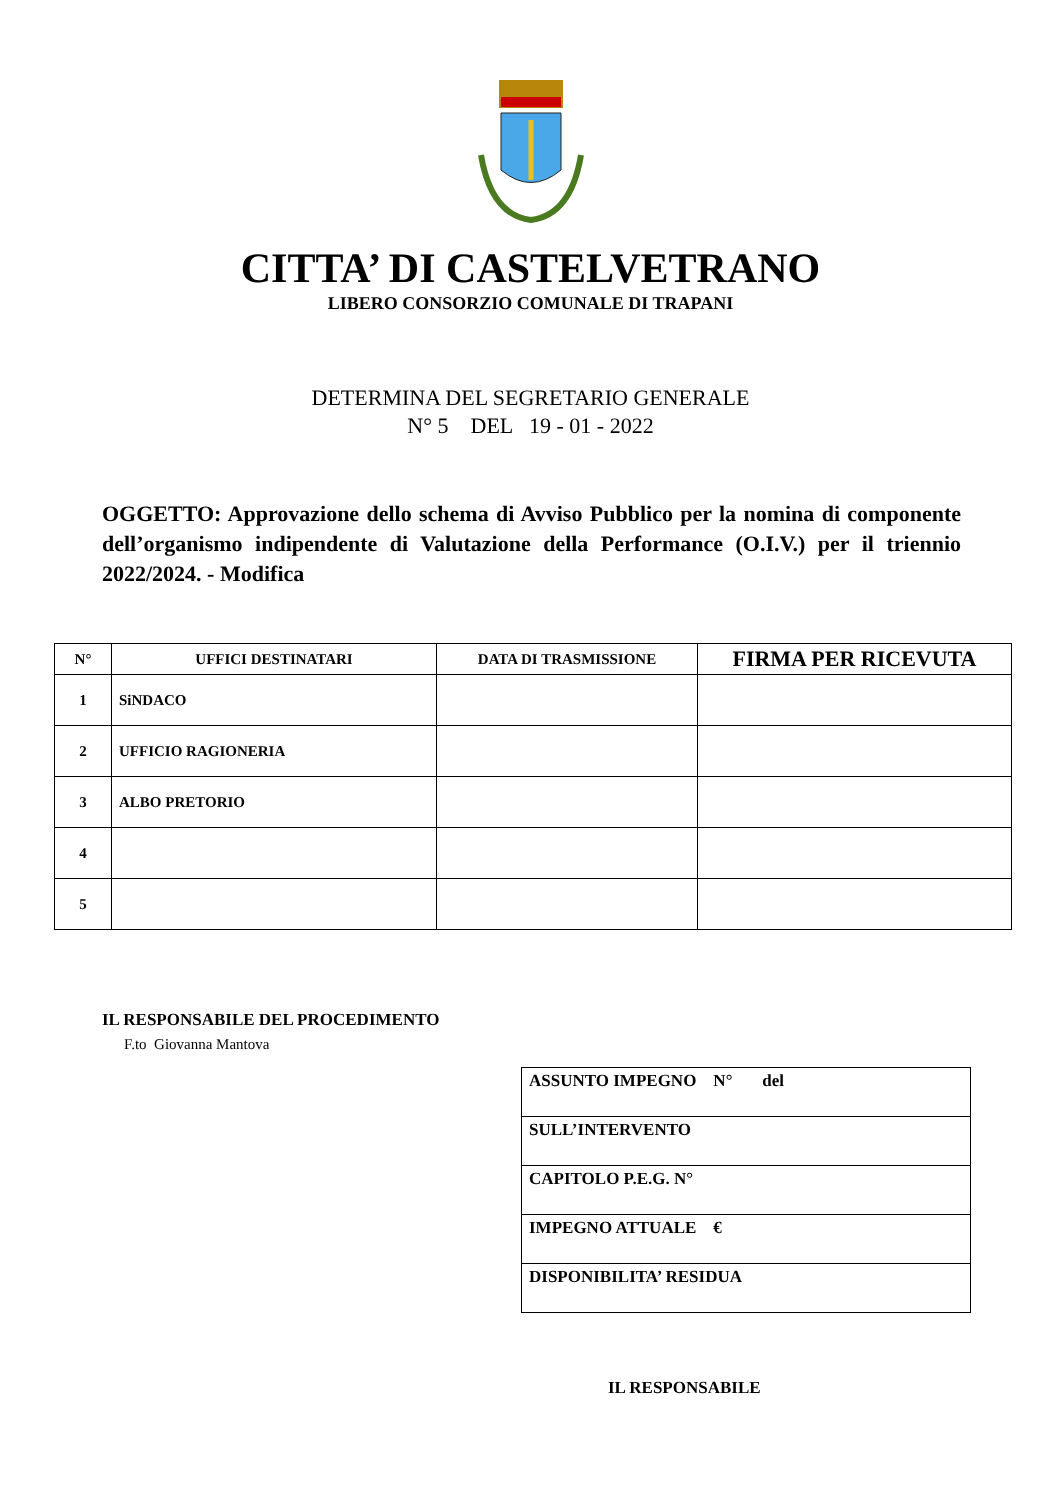CITTA’ DI CASTELVETRANO
LIBERO CONSORZIO COMUNALE DI TRAPANI
DETERMINA DEL SEGRETARIO GENERALE
N° 5 DEL 19 - 01 - 2022
OGGETTO: Approvazione dello schema di Avviso Pubblico per la nomina di componente dell’organismo indipendente di Valutazione della Performance (O.I.V.) per il triennio 2022/2024. - Modifica
| N° | UFFICI DESTINATARI | DATA DI TRASMISSIONE | FIRMA PER RICEVUTA |
| --- | --- | --- | --- |
| 1 | SiNDACO | | |
| 2 | UFFICIO RAGIONERIA | | |
| 3 | ALBO PRETORIO | | |
| 4 | | | |
| 5 | | | |
IL RESPONSABILE DEL PROCEDIMENTO
F.to Giovanna Mantova
| ASSUNTO IMPEGNO N° del |
| SULL’INTERVENTO |
| CAPITOLO P.E.G. N° |
| IMPEGNO ATTUALE € |
| DISPONIBILITA’ RESIDUA |
IL RESPONSABILE